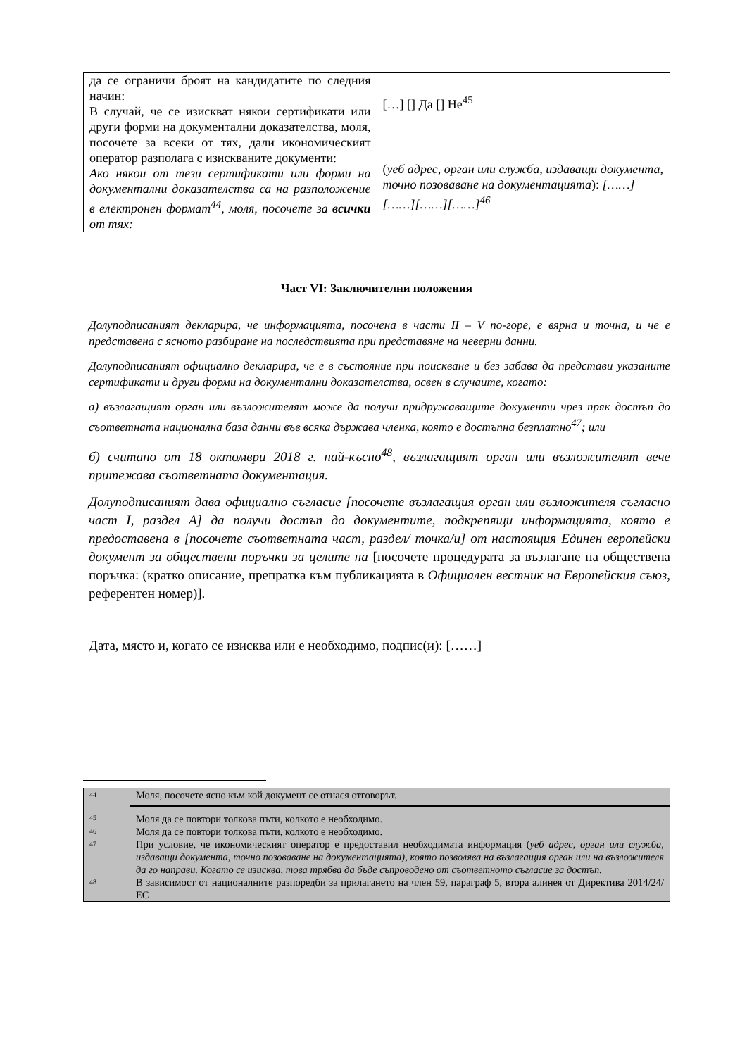| да се ограничи броят на кандидатите по следния начин: В случай, че се изискват някои сертификати или други форми на документални доказателства, моля, посочете за всеки от тях, дали икономическият оператор разполага с изискваните документи: Ако някои от тези сертификати или форми на документални доказателства са на разположение в електронен формат<sup>44</sup>, моля, посочете за всички от тях: | […] [] Да [] Не<sup>45</sup> ( уеб адрес, орган или служба, издаващи документа, точно позоваване на документацията ): [……][……][……][……]<sup>46</sup> |
Част VI: Заключителни положения
Долуподписаният декларира, че информацията, посочена в части II – V по-горе, е вярна и точна, и че е представена с ясното разбиране на последствията при представяне на неверни данни.
Долуподписаният официално декларира, че е в състояние при поискване и без забава да представи указаните сертификати и други форми на документални доказателства, освен в случаите, когато:
а) възлагащият орган или възложителят може да получи придружаващите документи чрез пряк достъп до съответната национална база данни във всяка държава членка, която е достъпна безплатно<sup>47</sup>; или
б) считано от 18 октомври 2018 г. най-късно<sup>48</sup>, възлагащият орган или възложителят вече притежава съответната документация.
Долуподписаният дава официално съгласие [посочете възлагащия орган или възложителя съгласно част I, раздел A] да получи достъп до документите, подкрепящи информацията, която е предоставена в [посочете съответната част, раздел/ точка/и] от настоящия Единен европейски документ за обществени поръчки за целите на [посочете процедурата за възлагане на обществена поръчка: (кратко описание, препратка към публикацията в Официален вестник на Европейския съюз, референтен номер)].
Дата, място и, когато се изисква или е необходимо, подпис(и): [……]
| 44 | Моля, посочете ясно към кой документ се отнася отговорът. |
| 45 | Моля да се повтори толкова пъти, колкото е необходимо. |
| 46 | Моля да се повтори толкова пъти, колкото е необходимо. |
| 47 | При условие, че икономическият оператор е предоставил необходимата информация ( уеб адрес, орган или служба, издаващи документа, точно позоваване на документацията), която позволява на възлагащия орган или на възложителя да го направи. Когато се изисква, това трябва да бъде съпроводено от съответното съгласие за достъп. |
| 48 | В зависимост от националните разпоредби за прилагането на член 59, параграф 5, втора алинея от Директива 2014/24/ЕС |